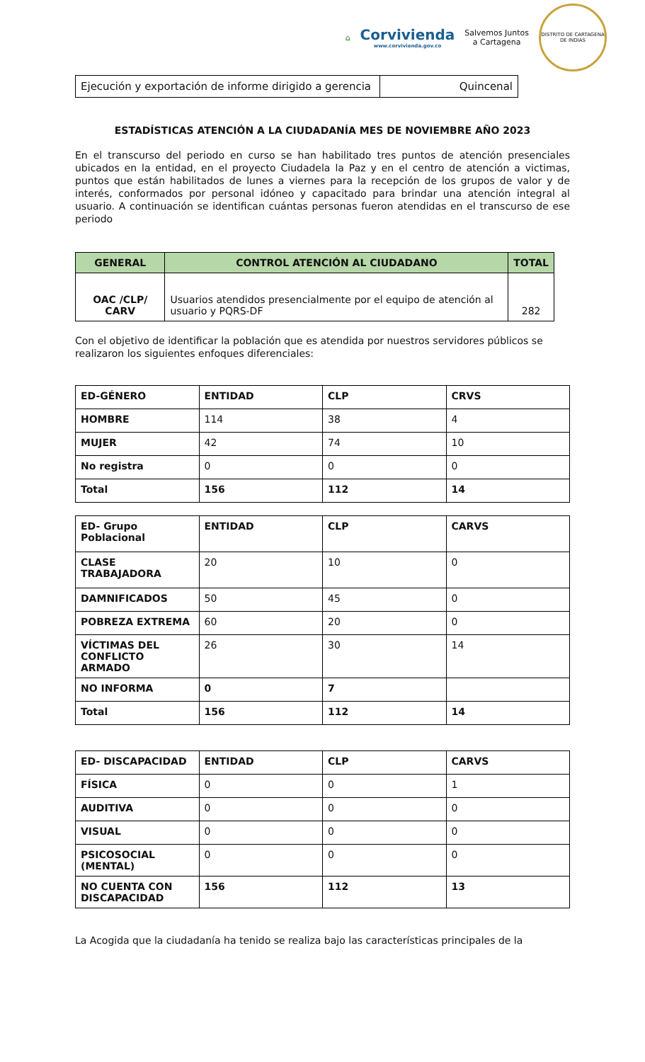⌂
Corvivienda
www.corvivienda.gov.co
Salvemos Juntos
a Cartagena
DISTRITO DE CARTAGENA DE INDIAS
| Ejecución y exportación de informe dirigido a gerencia | Quincenal |
ESTADÍSTICAS ATENCIÓN A LA CIUDADANÍA MES DE NOVIEMBRE AÑO 2023
En el transcurso del periodo en curso se han habilitado tres puntos de atención presenciales ubicados en la entidad, en el proyecto Ciudadela la Paz y en el centro de atención a victimas, puntos que están habilitados de lunes a viernes para la recepción de los grupos de valor y de interés, conformados por personal idóneo y capacitado para brindar una atención integral al usuario. A continuación se identifican cuántas personas fueron atendidas en el transcurso de ese periodo
| GENERAL | CONTROL ATENCIÓN AL CIUDADANO | TOTAL |
| --- | --- | --- |
| OAC /CLP/ CARV | Usuarios atendidos presencialmente por el equipo de atención al usuario y PQRS-DF | 282 |
Con el objetivo de identificar la población que es atendida por nuestros servidores públicos se realizaron los siguientes enfoques diferenciales:
| ED-GÉNERO | ENTIDAD | CLP | CRVS |
| HOMBRE | 114 | 38 | 4 |
| MUJER | 42 | 74 | 10 |
| No registra | 0 | 0 | 0 |
| Total | 156 | 112 | 14 |
| ED- Grupo Poblacional | ENTIDAD | CLP | CARVS |
| CLASE TRABAJADORA | 20 | 10 | 0 |
| DAMNIFICADOS | 50 | 45 | 0 |
| POBREZA EXTREMA | 60 | 20 | 0 |
| VÍCTIMAS DEL CONFLICTO ARMADO | 26 | 30 | 14 |
| NO INFORMA | 0 | 7 | |
| Total | 156 | 112 | 14 |
| ED- DISCAPACIDAD | ENTIDAD | CLP | CARVS |
| FÍSICA | 0 | 0 | 1 |
| AUDITIVA | 0 | 0 | 0 |
| VISUAL | 0 | 0 | 0 |
| PSICOSOCIAL (MENTAL) | 0 | 0 | 0 |
| NO CUENTA CON DISCAPACIDAD | 156 | 112 | 13 |
La Acogida que la ciudadanía ha tenido se realiza bajo las características principales de la